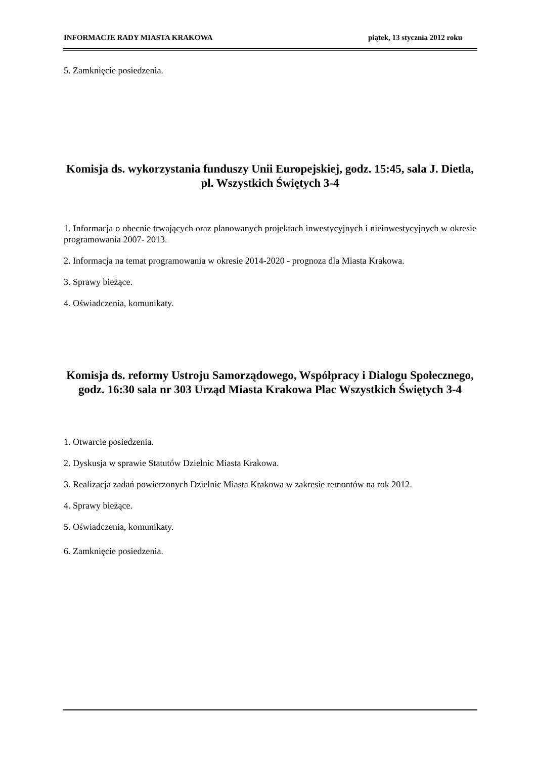INFORMACJE RADY MIASTA KRAKOWA piątek, 13 stycznia 2012 roku
5. Zamknięcie posiedzenia.
Komisja ds. wykorzystania funduszy Unii Europejskiej, godz. 15:45, sala J. Dietla, pl. Wszystkich Świętych 3-4
1. Informacja o obecnie trwających oraz planowanych projektach inwestycyjnych i nieinwestycyjnych w okresie programowania 2007- 2013.
2. Informacja na temat programowania w okresie 2014-2020 - prognoza dla Miasta Krakowa.
3. Sprawy bieżące.
4. Oświadczenia, komunikaty.
Komisja ds. reformy Ustroju Samorządowego, Współpracy i Dialogu Społecznego, godz. 16:30 sala nr 303 Urząd Miasta Krakowa Plac Wszystkich Świętych 3-4
1. Otwarcie posiedzenia.
2. Dyskusja w sprawie Statutów Dzielnic Miasta Krakowa.
3. Realizacja zadań powierzonych Dzielnic Miasta Krakowa w zakresie remontów na rok 2012.
4. Sprawy bieżące.
5. Oświadczenia, komunikaty.
6. Zamknięcie posiedzenia.